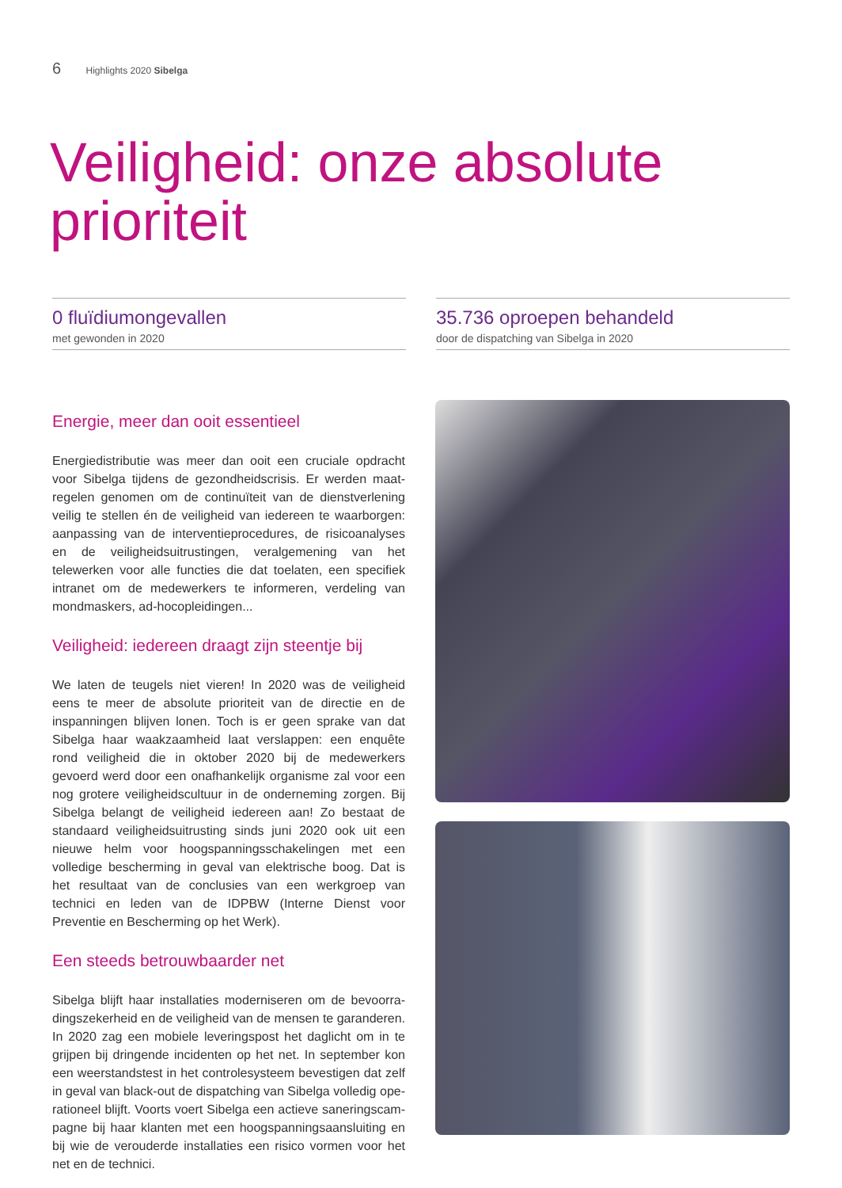6 Highlights 2020 Sibelga
Veiligheid: onze absolute prioriteit
0 fluïdiumongevallen
met gewonden in 2020
35.736 oproepen behandeld
door de dispatching van Sibelga in 2020
Energie, meer dan ooit essentieel
Energiedistributie was meer dan ooit een cruciale opdracht voor Sibelga tijdens de gezondheidscrisis. Er werden maat­regelen genomen om de continuïteit van de dienstverlening veilig te stellen én de veiligheid van iedereen te waarborgen: aanpassing van de interventieprocedures, de risicoanalyses en de veiligheidsuitrustingen, veralgemening van het telewerken voor alle functies die dat toelaten, een specifiek intranet om de medewerkers te informeren, verdeling van mondmaskers, ad-hocopleidingen...
Veiligheid: iedereen draagt zijn steentje bij
We laten de teugels niet vieren! In 2020 was de veiligheid eens te meer de absolute prioriteit van de directie en de inspan­ningen blijven lonen. Toch is er geen sprake van dat Sibelga haar waakzaamheid laat verslappen: een enquête rond veilig­heid die in oktober 2020 bij de medewerkers gevoerd werd door een onafhankelijk organisme zal voor een nog grotere veiligheidscultuur in de onderneming zorgen. Bij Sibelga belangt de veiligheid iedereen aan! Zo bestaat de standaard veiligheidsuitrusting sinds juni 2020 ook uit een nieuwe helm voor hoogspanningsschakelingen met een volledige bescher­ming in geval van elektrische boog. Dat is het resultaat van de conclusies van een werkgroep van technici en leden van de IDPBW (Interne Dienst voor Preventie en Bescherming op het Werk).
Een steeds betrouwbaarder net
Sibelga blijft haar installaties moderniseren om de bevoorra­dingszekerheid en de veiligheid van de mensen te garanderen. In 2020 zag een mobiele leveringspost het daglicht om in te grijpen bij dringende incidenten op het net. In september kon een weerstandstest in het controlesysteem bevestigen dat zelf in geval van black-out de dispatching van Sibelga volledig ope­rationeel blijft. Voorts voert Sibelga een actieve saneringscam­pagne bij haar klanten met een hoogspanningsaansluiting en bij wie de verouderde installaties een risico vormen voor het net en de technici.